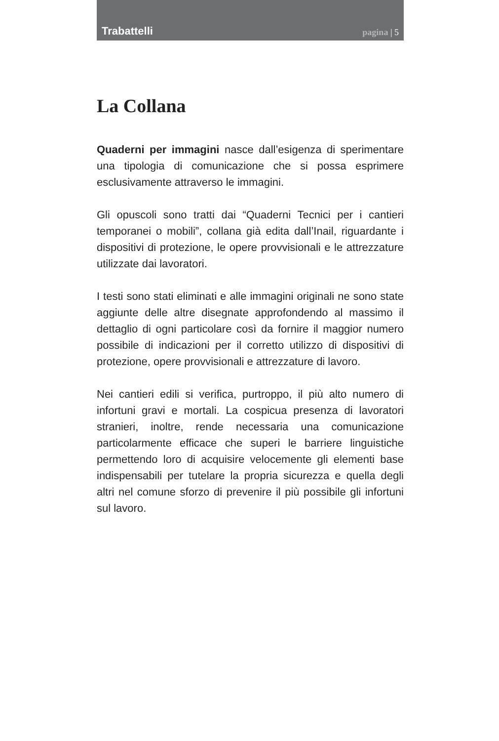Trabattelli
pagina | 5
La Collana
Quaderni per immagini nasce dall’esigenza di sperimentare una tipologia di comunicazione che si possa esprimere esclusivamente attraverso le immagini.
Gli opuscoli sono tratti dai “Quaderni Tecnici per i cantieri temporanei o mobili”, collana già edita dall’Inail, riguardante i dispositivi di protezione, le opere provvisionali e le attrezzature utilizzate dai lavoratori.
I testi sono stati eliminati e alle immagini originali ne sono state aggiunte delle altre disegnate approfondendo al massimo il dettaglio di ogni particolare così da fornire il maggior numero possibile di indicazioni per il corretto utilizzo di dispositivi di protezione, opere provvisionali e attrezzature di lavoro.
Nei cantieri edili si verifica, purtroppo, il più alto numero di infortuni gravi e mortali. La cospicua presenza di lavoratori stranieri, inoltre, rende necessaria una comunicazione particolarmente efficace che superi le barriere linguistiche permettendo loro di acquisire velocemente gli elementi base indispensabili per tutelare la propria sicurezza e quella degli altri nel comune sforzo di prevenire il più possibile gli infortuni sul lavoro.